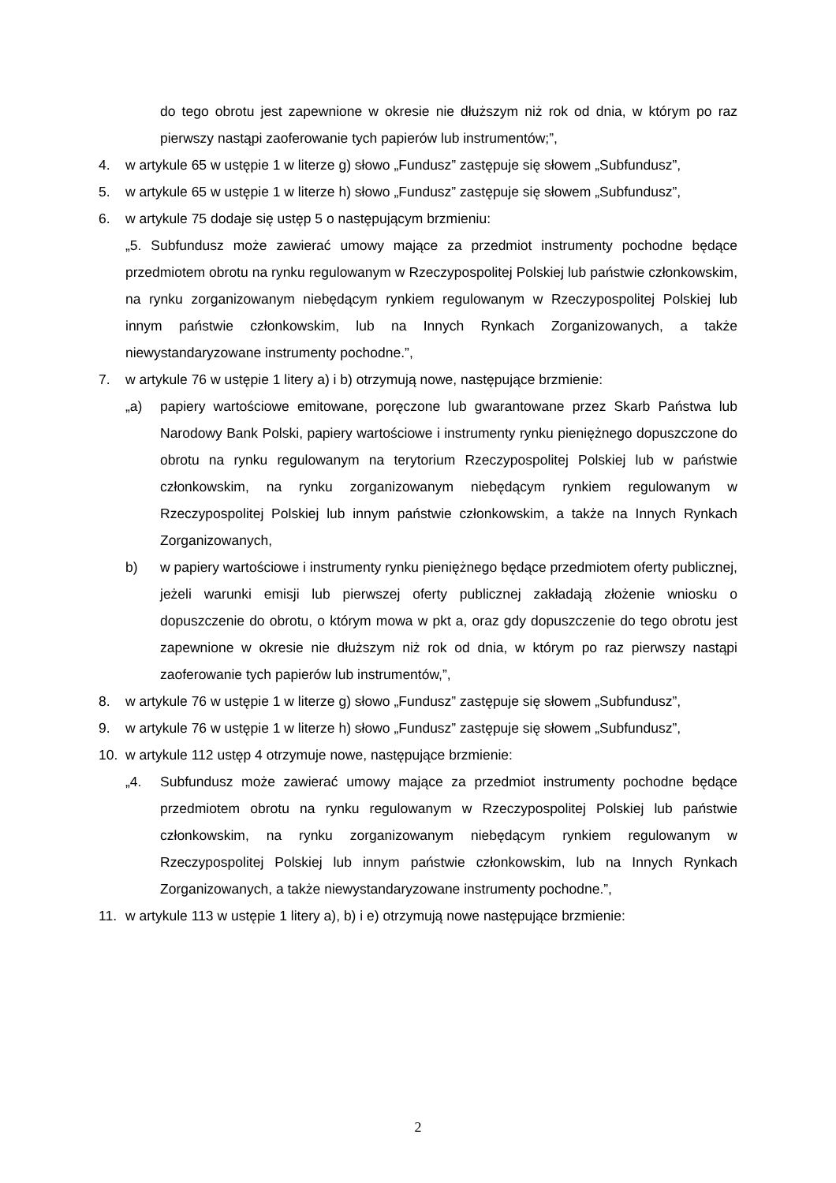do tego obrotu jest zapewnione w okresie nie dłuższym niż rok od dnia, w którym po raz pierwszy nastąpi zaoferowanie tych papierów lub instrumentów;”,
4. w artykule 65 w ustępie 1 w literze g) słowo „Fundusz” zastępuje się słowem „Subfundusz”,
5. w artykule 65 w ustępie 1 w literze h) słowo „Fundusz” zastępuje się słowem „Subfundusz”,
6. w artykule 75 dodaje się ustęp 5 o następującym brzmieniu:
„5. Subfundusz może zawierać umowy mające za przedmiot instrumenty pochodne będące przedmiotem obrotu na rynku regulowanym w Rzeczypospolitej Polskiej lub państwie członkowskim, na rynku zorganizowanym niebędącym rynkiem regulowanym w Rzeczypospolitej Polskiej lub innym państwie członkowskim, lub na Innych Rynkach Zorganizowanych, a także niewystandaryzowane instrumenty pochodne.”,
7. w artykule 76 w ustępie 1 litery a) i b) otrzymują nowe, następujące brzmienie:
„a) papiery wartościowe emitowane, poręczone lub gwarantowane przez Skarb Państwa lub Narodowy Bank Polski, papiery wartościowe i instrumenty rynku pieniężnego dopuszczone do obrotu na rynku regulowanym na terytorium Rzeczypospolitej Polskiej lub w państwie członkowskim, na rynku zorganizowanym niebędącym rynkiem regulowanym w Rzeczypospolitej Polskiej lub innym państwie członkowskim, a także na Innych Rynkach Zorganizowanych,
b) w papiery wartościowe i instrumenty rynku pieniężnego będące przedmiotem oferty publicznej, jeżeli warunki emisji lub pierwszej oferty publicznej zakładają złożenie wniosku o dopuszczenie do obrotu, o którym mowa w pkt a, oraz gdy dopuszczenie do tego obrotu jest zapewnione w okresie nie dłuższym niż rok od dnia, w którym po raz pierwszy nastąpi zaoferowanie tych papierów lub instrumentów,”,
8. w artykule 76 w ustępie 1 w literze g) słowo „Fundusz” zastępuje się słowem „Subfundusz”,
9. w artykule 76 w ustępie 1 w literze h) słowo „Fundusz” zastępuje się słowem „Subfundusz”,
10. w artykule 112 ustęp 4 otrzymuje nowe, następujące brzmienie:
„4. Subfundusz może zawierać umowy mające za przedmiot instrumenty pochodne będące przedmiotem obrotu na rynku regulowanym w Rzeczypospolitej Polskiej lub państwie członkowskim, na rynku zorganizowanym niebędącym rynkiem regulowanym w Rzeczypospolitej Polskiej lub innym państwie członkowskim, lub na Innych Rynkach Zorganizowanych, a także niewystandaryzowane instrumenty pochodne.”,
11. w artykule 113 w ustępie 1 litery a), b) i e) otrzymują nowe następujące brzmienie:
2